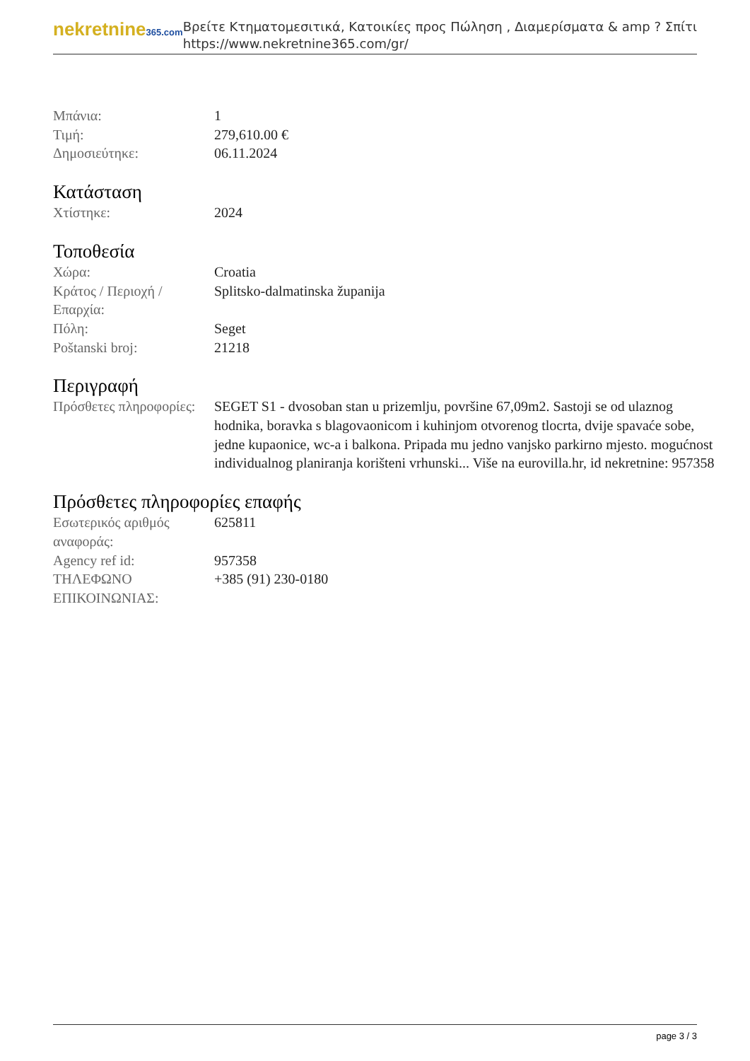nekretnine365.com
Βρείτε Κτηματομεσιτικά, Κατοικίες προς Πώληση , Διαμερίσματα & amp ? Σπίτι
https://www.nekretnine365.com/gr/
| Μπάνια: | 1 |
| Τιμή: | 279,610.00 € |
| Δημοσιεύτηκε: | 06.11.2024 |
Κατάσταση
| Χτίστηκε: | 2024 |
Τοποθεσία
| Χώρα: | Croatia |
| Κράτος / Περιοχή / Επαρχία: | Splitsko-dalmatinska županija |
| Πόλη: | Seget |
| Poštanski broj: | 21218 |
Περιγραφή
| Πρόσθετες πληροφορίες: | SEGET S1 - dvosoban stan u prizemlju, površine 67,09m2. Sastoji se od ulaznog hodnika, boravka s blagovaonicom i kuhinjom otvorenog tlocrta, dvije spavaće sobe, jedne kupaonice, wc-a i balkona. Pripada mu jedno vanjsko parkirno mjesto. mogućnost individualnog planiranja korišteni vrhunski... Više na eurovilla.hr, id nekretnine: 957358 |
Πρόσθετες πληροφορίες επαφής
| Εσωτερικός αριθμός αναφοράς: | 625811 |
| Agency ref id: | 957358 |
| ΤΗΛΕΦΩΝΟ ΕΠΙΚΟΙΝΩΝΙΑΣ: | +385 (91) 230-0180 |
page 3 / 3